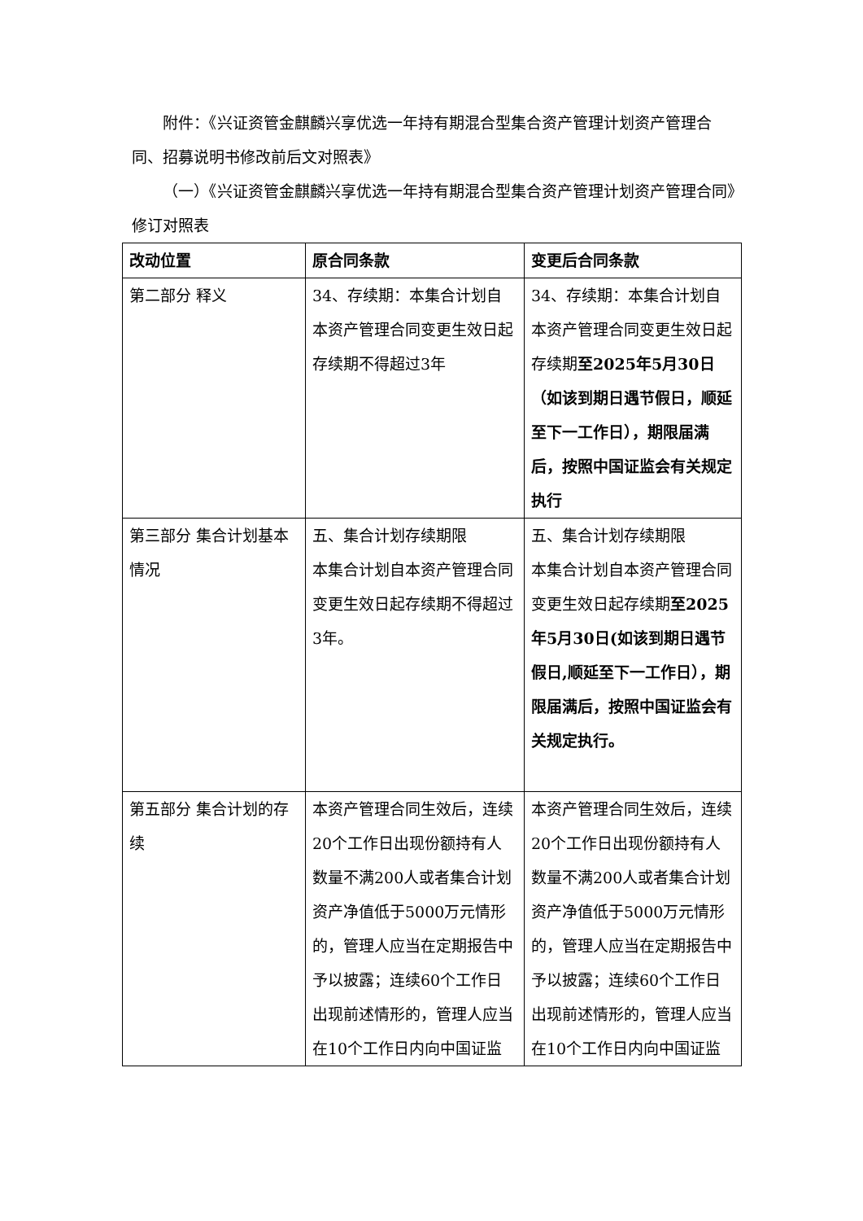附件：《兴证资管金麒麟兴享优选一年持有期混合型集合资产管理计划资产管理合同、招募说明书修改前后文对照表》
（一）《兴证资管金麒麟兴享优选一年持有期混合型集合资产管理计划资产管理合同》修订对照表
| 改动位置 | 原合同条款 | 变更后合同条款 |
| --- | --- | --- |
| 第二部分 释义 | 34、存续期：本集合计划自本资产管理合同变更生效日起存续期不得超过3年 | 34、存续期：本集合计划自本资产管理合同变更生效日起存续期 至2025年5月30日（如该到期日遇节假日，顺延至下一工作日），期限届满后，按照中国证监会有关规定执行 |
| 第三部分 集合计划基本情况 | 五、集合计划存续期限 本集合计划自本资产管理合同变更生效日起存续期不得超过3年。 | 五、集合计划存续期限 本集合计划自本资产管理合同变更生效日起存续期 至2025年5月30日(如该到期日遇节假日,顺延至下一工作日），期限届满后，按照中国证监会有关规定执行。 |
| 第五部分 集合计划的存续 | 本资产管理合同生效后，连续20个工作日出现份额持有人数量不满200人或者集合计划资产净值低于5000万元情形的，管理人应当在定期报告中予以披露；连续60个工作日出现前述情形的，管理人应当在10个工作日内向中国证监 | 本资产管理合同生效后，连续20个工作日出现份额持有人数量不满200人或者集合计划资产净值低于5000万元情形的，管理人应当在定期报告中予以披露；连续60个工作日出现前述情形的，管理人应当在10个工作日内向中国证监 |